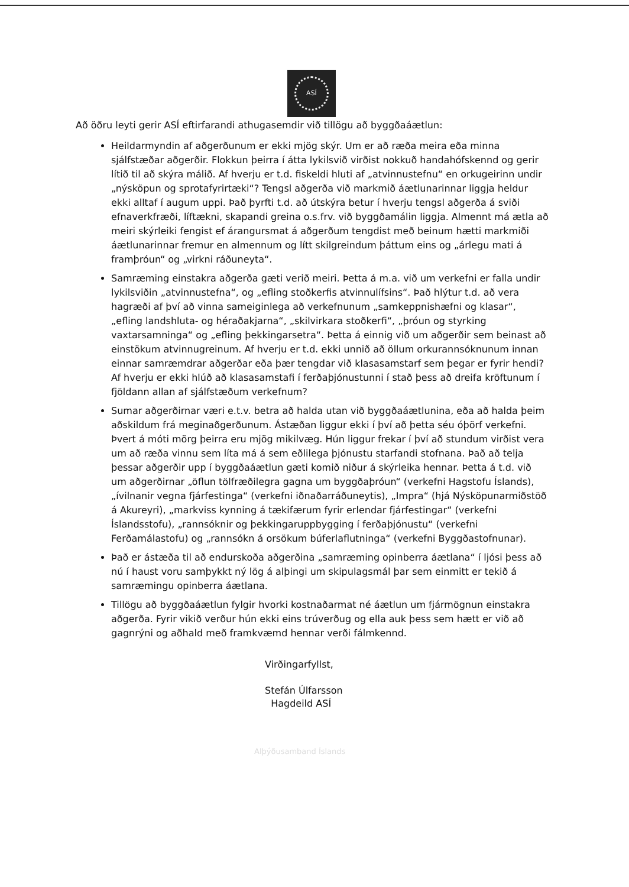ASÍ
Að öðru leyti gerir ASÍ eftirfarandi athugasemdir við tillögu að byggðaáætlun:
Heildarmyndin af aðgerðunum er ekki mjög skýr. Um er að ræða meira eða minna sjálfstæðar aðgerðir. Flokkun þeirra í átta lykilsvið virðist nokkuð handahófskennd og gerir lítið til að skýra málið. Af hverju er t.d. fiskeldi hluti af „atvinnustefnu“ en orkugeirinn undir „nýsköpun og sprotafyrirtæki“? Tengsl aðgerða við markmið áætlunarinnar liggja heldur ekki alltaf í augum uppi. Það þyrfti t.d. að útskýra betur í hverju tengsl aðgerða á sviði efnaverkfræði, líftækni, skapandi greina o.s.frv. við byggðamálin liggja. Almennt má ætla að meiri skýrleiki fengist ef árangursmat á aðgerðum tengdist með beinum hætti markmiði áætlunarinnar fremur en almennum og lítt skilgreindum þáttum eins og „árlegu mati á framþróun“ og „virkni ráðuneyta“.
Samræming einstakra aðgerða gæti verið meiri. Þetta á m.a. við um verkefni er falla undir lykilsviðin „atvinnustefna“, og „efling stoðkerfis atvinnulífsins“. Það hlýtur t.d. að vera hagræði af því að vinna sameiginlega að verkefnunum „samkeppnishæfni og klasar“, „efling landshluta- og héraðakjarna“, „skilvirkara stoðkerfi“, „þróun og styrking vaxtarsamninga“ og „efling þekkingarsetra“. Þetta á einnig við um aðgerðir sem beinast að einstökum atvinnugreinum. Af hverju er t.d. ekki unnið að öllum orkurannsóknunum innan einnar samræmdrar aðgerðar eða þær tengdar við klasasamstarf sem þegar er fyrir hendi? Af hverju er ekki hlúð að klasasamstafi í ferðaþjónustunni í stað þess að dreifa kröftunum í fjöldann allan af sjálfstæðum verkefnum?
Sumar aðgerðirnar væri e.t.v. betra að halda utan við byggðaáætlunina, eða að halda þeim aðskildum frá meginaðgerðunum. Ástæðan liggur ekki í því að þetta séu óþörf verkefni. Þvert á móti mörg þeirra eru mjög mikilvæg. Hún liggur frekar í því að stundum virðist vera um að ræða vinnu sem líta má á sem eðlilega þjónustu starfandi stofnana. Það að telja þessar aðgerðir upp í byggðaáætlun gæti komið niður á skýrleika hennar. Þetta á t.d. við um aðgerðirnar „öflun tölfræðilegra gagna um byggðaþróun“ (verkefni Hagstofu Íslands), „ívilnanir vegna fjárfestinga“ (verkefni iðnaðarráðuneytis), „Impra“ (hjá Nýsköpunarmiðstöð á Akureyri), „markviss kynning á tækifærum fyrir erlendar fjárfestingar“ (verkefni Íslandsstofu), „rannsóknir og þekkingaruppbygging í ferðaþjónustu“ (verkefni Ferðamálastofu) og „rannsókn á orsökum búferlaflutninga“ (verkefni Byggðastofnunar).
Það er ástæða til að endurskoða aðgerðina „samræming opinberra áætlana“ í ljósi þess að nú í haust voru samþykkt ný lög á alþingi um skipulagsmál þar sem einmitt er tekið á samræmingu opinberra áætlana.
Tillögu að byggðaáætlun fylgir hvorki kostnaðarmat né áætlun um fjármögnun einstakra aðgerða. Fyrir vikið verður hún ekki eins trúverðug og ella auk þess sem hætt er við að gagnrýni og aðhald með framkvæmd hennar verði fálmkennd.
Virðingarfyllst,
Stefán Úlfarsson
Hagdeild ASÍ
Alþýðusamband Íslands